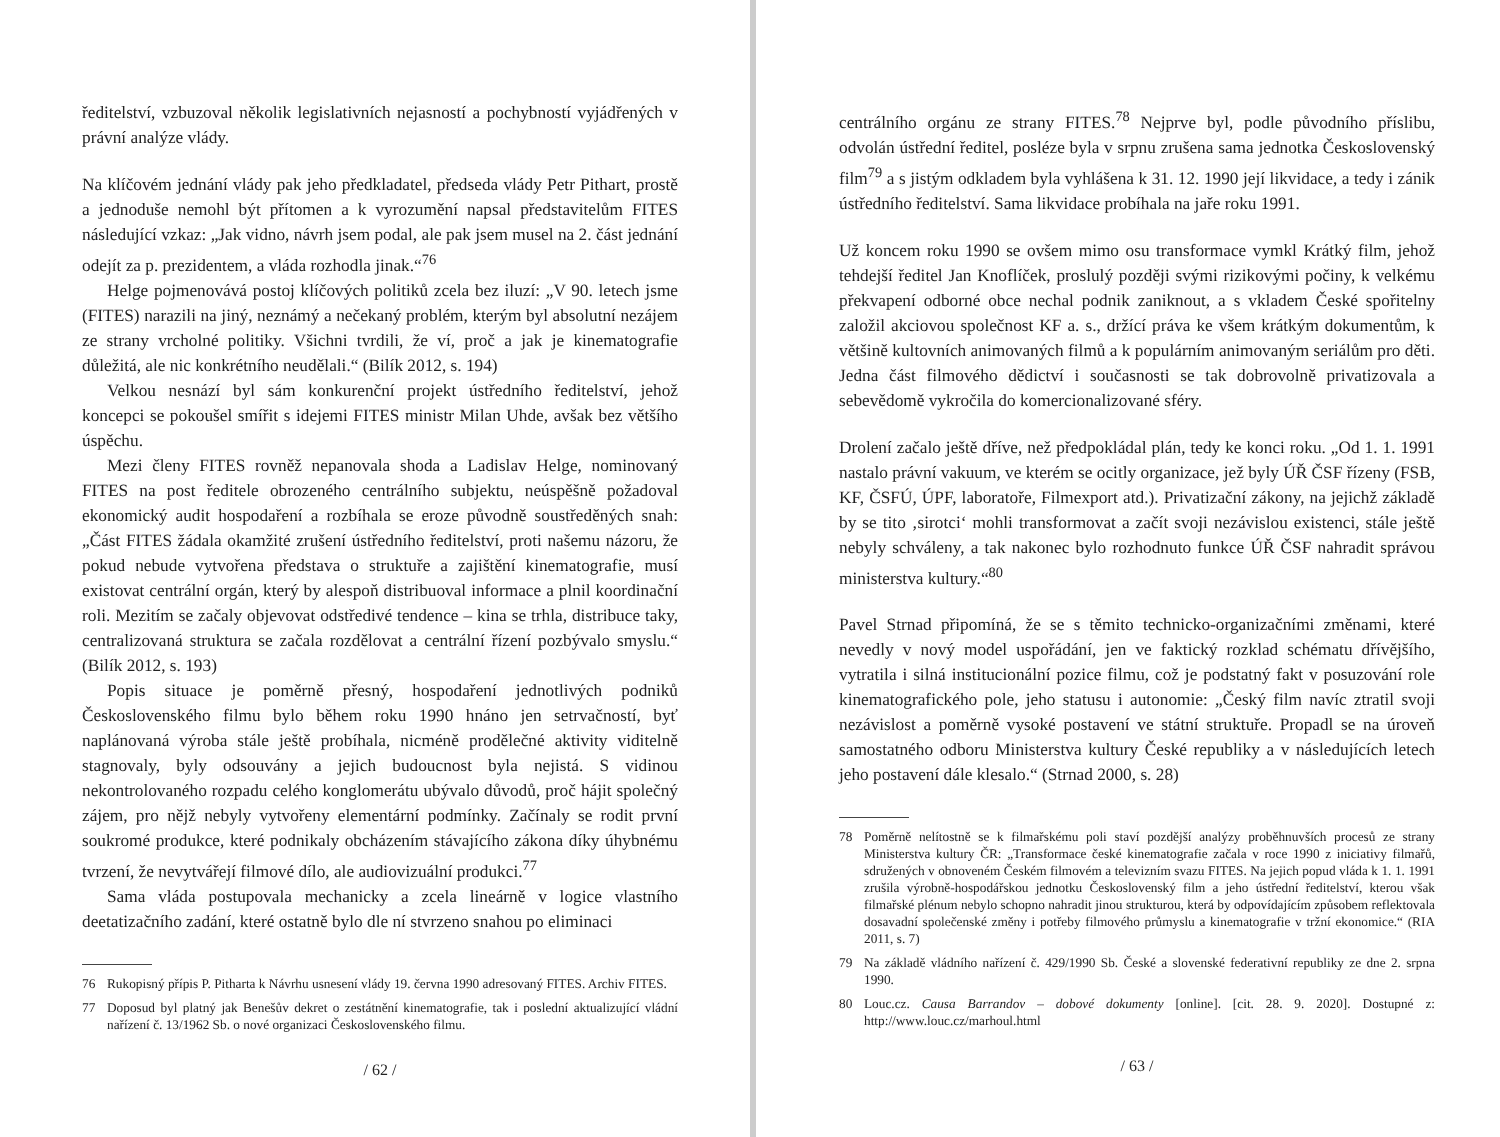ředitelství, vzbuzoval několik legislativních nejasností a pochybností vyjádřených v právní analýze vlády.
Na klíčovém jednání vlády pak jeho předkladatel, předseda vlády Petr Pithart, prostě a jednoduše nemohl být přítomen a k vyrozumění napsal představitelům FITES následující vzkaz: „Jak vidno, návrh jsem podal, ale pak jsem musel na 2. část jednání odejít za p. prezidentem, a vláda rozhodla jinak.“<sup>76</sup>
Helge pojmenovává postoj klíčových politiků zcela bez iluzí: „V 90. letech jsme (FITES) narazili na jiný, neznámý a nečekaný problém, kterým byl absolutní nezájem ze strany vrcholné politiky. Všichni tvrdili, že ví, proč a jak je kinematografie důležitá, ale nic konkrétního neudělali.“ (Bilík 2012, s. 194)
Velkou nesnází byl sám konkurenční projekt ústředního ředitelství, jehož koncepci se pokoušel smířit s idejemi FITES ministr Milan Uhde, avšak bez většího úspěchu.
Mezi členy FITES rovněž nepanovala shoda a Ladislav Helge, nominovaný FITES na post ředitele obrozeného centrálního subjektu, neúspěšně požadoval ekonomický audit hospodaření a rozbíhala se eroze původně soustředěných snah: „Část FITES žádala okamžité zrušení ústředního ředitelství, proti našemu názoru, že pokud nebude vytvořena představa o struktuře a zajištění kinematografie, musí existovat centrální orgán, který by alespoň distribuoval informace a plnil koordinační roli. Mezitím se začaly objevovat odstředivé tendence – kina se trhla, distribuce taky, centralizovaná struktura se začala rozdělovat a centrální řízení pozbývalo smyslu.“ (Bilík 2012, s. 193)
Popis situace je poměrně přesný, hospodaření jednotlivých podniků Československého filmu bylo během roku 1990 hnáno jen setrvačností, byť naplánovaná výroba stále ještě probíhala, nicméně prodělečné aktivity viditelně stagnovaly, byly odsouvány a jejich budoucnost byla nejistá. S vidinou nekontrolovaného rozpadu celého konglomerátu ubývalo důvodů, proč hájit společný zájem, pro nějž nebyly vytvořeny elementární podmínky. Začínaly se rodit první soukromé produkce, které podnikaly obcházením stávajícího zákona díky úhybnému tvrzení, že nevytvářejí filmové dílo, ale audiovizuální produkci.<sup>77</sup>
Sama vláda postupovala mechanicky a zcela lineárně v logice vlastního deetatizačního zadání, které ostatně bylo dle ní stvrzeno snahou po eliminaci
76 Rukopisný přípis P. Pitharta k Návrhu usnesení vlády 19. června 1990 adresovaný FITES. Archiv FITES.
77 Doposud byl platný jak Benešův dekret o zestátnění kinematografie, tak i poslední aktualizující vládní nařízení č. 13/1962 Sb. o nové organizaci Československého filmu.
/ 62 /
centrálního orgánu ze strany FITES.<sup>78</sup> Nejprve byl, podle původního příslibu, odvolán ústřední ředitel, posléze byla v srpnu zrušena sama jednotka Československý film<sup>79</sup> a s jistým odkladem byla vyhlášena k 31. 12. 1990 její likvidace, a tedy i zánik ústředního ředitelství. Sama likvidace probíhala na jaře roku 1991.
Už koncem roku 1990 se ovšem mimo osu transformace vymkl Krátký film, jehož tehdejší ředitel Jan Knoflíček, proslulý později svými rizikovými počiny, k velkému překvapení odborné obce nechal podnik zaniknout, a s vkladem České spořitelny založil akciovou společnost KF a. s., držící práva ke všem krátkým dokumentům, k většině kultovních animovaných filmů a k populárním animovaným seriálům pro děti. Jedna část filmového dědictví i současnosti se tak dobrovolně privatizovala a sebevědomě vykročila do komercionalizované sféry.
Drolení začalo ještě dříve, než předpokládal plán, tedy ke konci roku. „Od 1. 1. 1991 nastalo právní vakuum, ve kterém se ocitly organizace, jež byly ÚŘ ČSF řízeny (FSB, KF, ČSFÚ, ÚPF, laboratoře, Filmexport atd.). Privatizační zákony, na jejichž základě by se tito ‚sirotci‘ mohli transformovat a začít svoji nezávislou existenci, stále ještě nebyly schváleny, a tak nakonec bylo rozhodnuto funkce ÚŘ ČSF nahradit správou ministerstva kultury.“<sup>80</sup>
Pavel Strnad připomíná, že se s těmito technicko-organizačními změnami, které nevedly v nový model uspořádání, jen ve faktický rozklad schématu dřívějšího, vytratila i silná institucionální pozice filmu, což je podstatný fakt v posuzování role kinematografického pole, jeho statusu i autonomie: „Český film navíc ztratil svoji nezávislost a poměrně vysoké postavení ve státní struktuře. Propadl se na úroveň samostatného odboru Ministerstva kultury České republiky a v následujících letech jeho postavení dále klesalo.“ (Strnad 2000, s. 28)
78 Poměrně nelítostně se k filmařskému poli staví pozdější analýzy proběhnuvších procesů ze strany Ministerstva kultury ČR: „Transformace české kinematografie začala v roce 1990 z iniciativy filmařů, sdružených v obnoveném Českém filmovém a televizním svazu FITES. Na jejich popud vláda k 1. 1. 1991 zrušila výrobně-hospodářskou jednotku Československý film a jeho ústřední ředitelství, kterou však filmařské plénum nebylo schopno nahradit jinou strukturou, která by odpovídajícím způsobem reflektovala dosavadní společenské změny i potřeby filmového průmyslu a kinematografie v tržní ekonomice.“ (RIA 2011, s. 7)
79 Na základě vládního nařízení č. 429/1990 Sb. České a slovenské federativní republiky ze dne 2. srpna 1990.
80 Louc.cz. Causa Barrandov – dobové dokumenty [online]. [cit. 28. 9. 2020]. Dostupné z: http://www.louc.cz/marhoul.html
/ 63 /